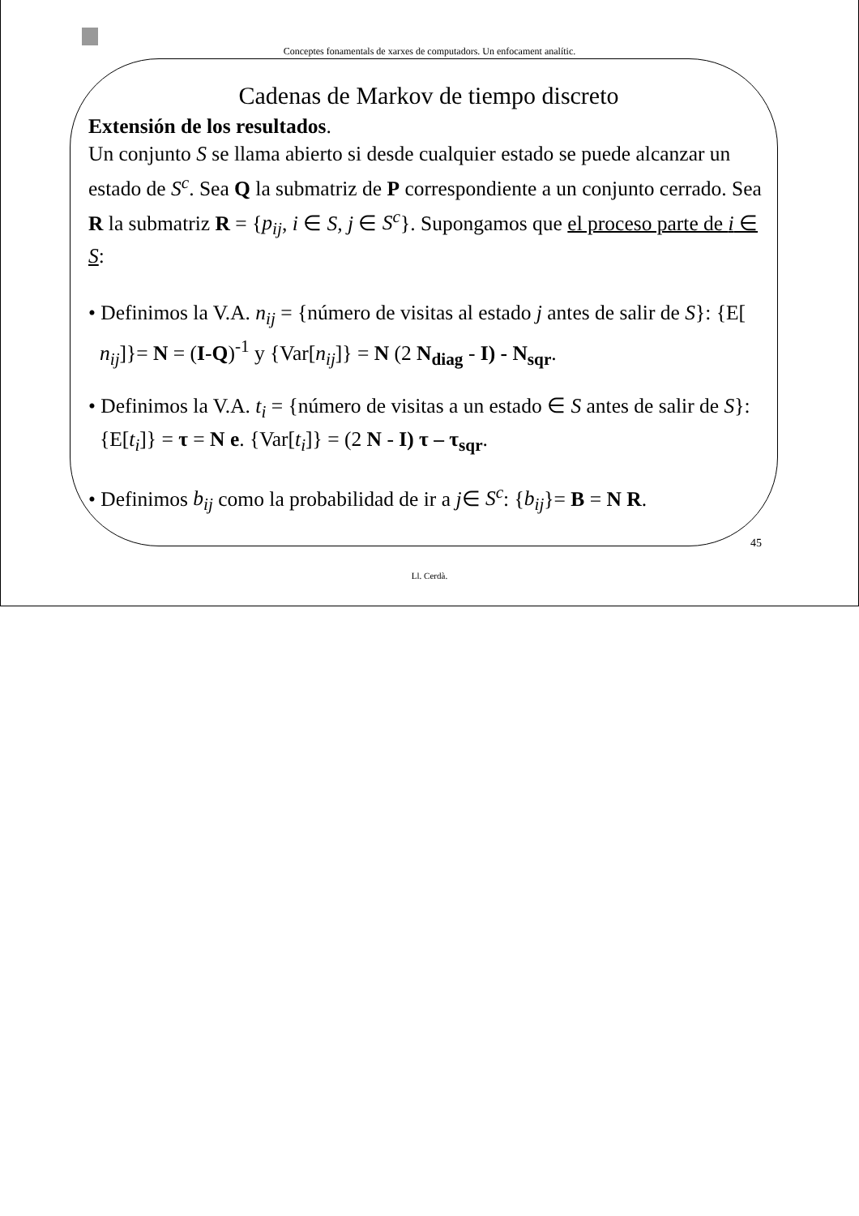Conceptes fonamentals de xarxes de computadors. Un enfocament analític.
Cadenas de Markov de tiempo discreto
Extensión de los resultados.
Un conjunto S se llama abierto si desde cualquier estado se puede alcanzar un estado de S<sup>c</sup>. Sea Q la submatriz de P correspondiente a un conjunto cerrado. Sea R la submatriz R = {p<sub>ij</sub>, i ∈ S, j ∈ S<sup>c</sup>}. Supongamos que el proceso parte de i ∈ S:
• Definimos la V.A. n<sub>ij</sub> = {número de visitas al estado j antes de salir de S}: {E[ n<sub>ij</sub>]}= N = (I-Q)<sup>-1</sup> y {Var[n<sub>ij</sub>]} = N (2 N<sub>diag</sub> - I) - N<sub>sqr</sub>.
• Definimos la V.A. t<sub>i</sub> = {número de visitas a un estado ∈ S antes de salir de S}: {E[t<sub>i</sub>]} = τ = N e. {Var[t<sub>i</sub>]} = (2 N - I) τ – τ<sub>sqr</sub>.
• Definimos b<sub>ij</sub> como la probabilidad de ir a j∈ S<sup>c</sup>: {b<sub>ij</sub>}= B = N R.
45
Ll. Cerdà.